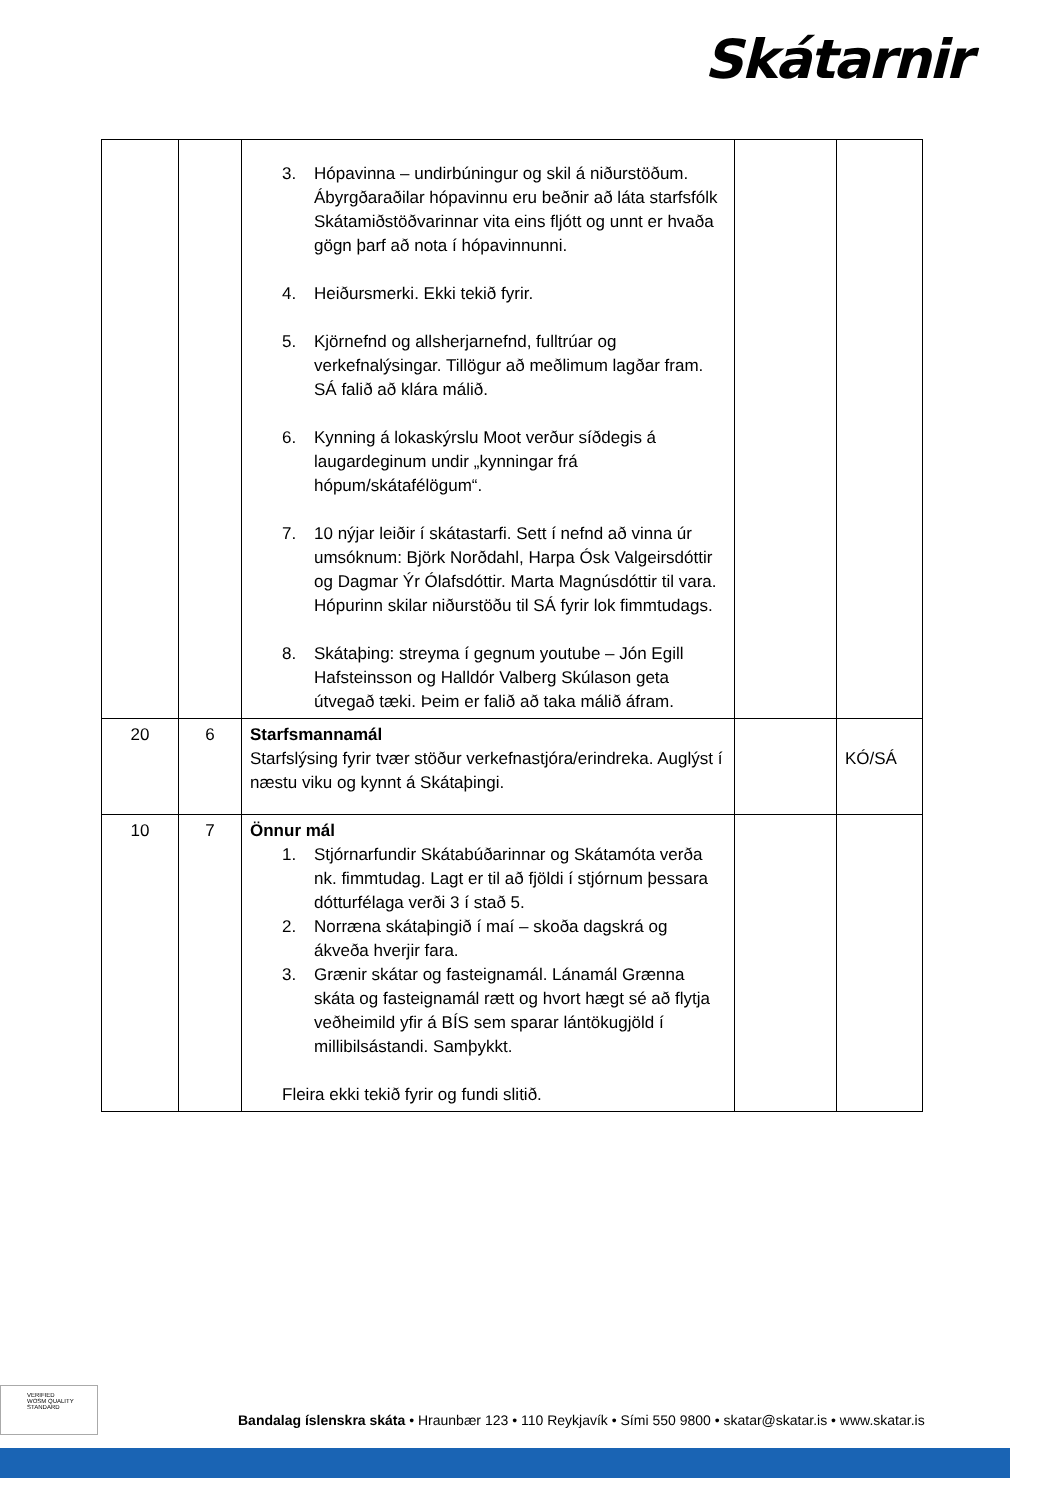Skátarnir
| | | 3. Hópavinna – undirbúningur og skil á niðurstöðum. Ábyrgðaraðilar hópavinnu eru beðnir að láta starfsfólk Skátamiðstöðvarinnar vita eins fljótt og unnt er hvaða gögn þarf að nota í hópavinnunni. 4. Heiðursmerki. Ekki tekið fyrir. 5. Kjörnefnd og allsherjarnefnd, fulltrúar og verkefnalýsingar. Tillögur að meðlimum lagðar fram. SÁ falið að klára málið. 6. Kynning á lokaskýrslu Moot verður síðdegis á laugardeginum undir „kynningar frá hópum/skátafélögum“. 7. 10 nýjar leiðir í skátastarfi. Sett í nefnd að vinna úr umsóknum: Björk Norðdahl, Harpa Ósk Valgeirsdóttir og Dagmar Ýr Ólafsdóttir. Marta Magnúsdóttir til vara. Hópurinn skilar niðurstöðu til SÁ fyrir lok fimmtudags. 8. Skátaþing: streyma í gegnum youtube – Jón Egill Hafsteinsson og Halldór Valberg Skúlason geta útvegað tæki. Þeim er falið að taka málið áfram. | | |
| 20 | 6 | Starfsmannamál Starfslýsing fyrir tvær stöður verkefnastjóra/erindreka. Auglýst í næstu viku og kynnt á Skátaþingi. | | KÓ/SÁ |
| 10 | 7 | Önnur mál 1. Stjórnarfundir Skátabúðarinnar og Skátamóta verða nk. fimmtudag. Lagt er til að fjöldi í stjórnum þessara dótturfélaga verði 3 í stað 5. 2. Norræna skátaþingið í maí – skoða dagskrá og ákveða hverjir fara. 3. Grænir skátar og fasteignamál. Lánamál Grænna skáta og fasteignamál rætt og hvort hægt sé að flytja veðheimild yfir á BÍS sem sparar lántökugjöld í millibilsástandi. Samþykkt. Fleira ekki tekið fyrir og fundi slitið. | | |
VERIFIED
WOSM QUALITY STANDARD
Bandalag íslenskra skáta • Hraunbær 123 • 110 Reykjavík • Sími 550 9800 • skatar@skatar.is • www.skatar.is